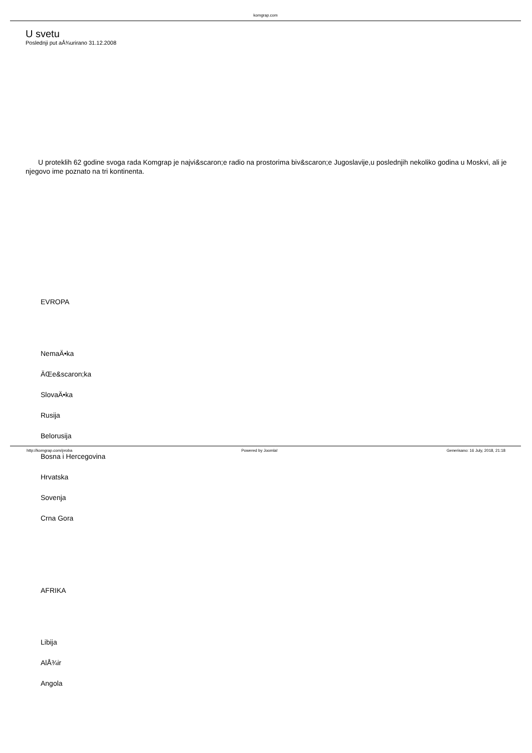komgrap.com
U svetu
Poslednji put aÅ¾urirano 31.12.2008
U proteklih 62 godine svoga rada Komgrap je najvi&scaron;e radio na prostorima biv&scaron;e Jugoslavije,u poslednjih nekoliko godina u Moskvi, ali je njegovo ime poznato na tri kontinenta.
EVROPA
NemaÄ•ka
ÄŒe&scaron;ka
SlovaÄ•ka
Rusija
Belorusija
Bosna i Hercegovina
Hrvatska
Sovenja
Crna Gora
AFRIKA
Libija
AlÅ¾ir
Angola
http://komgrap.com/proba Powered by Joomla! Generisano: 16 July, 2018, 21:18